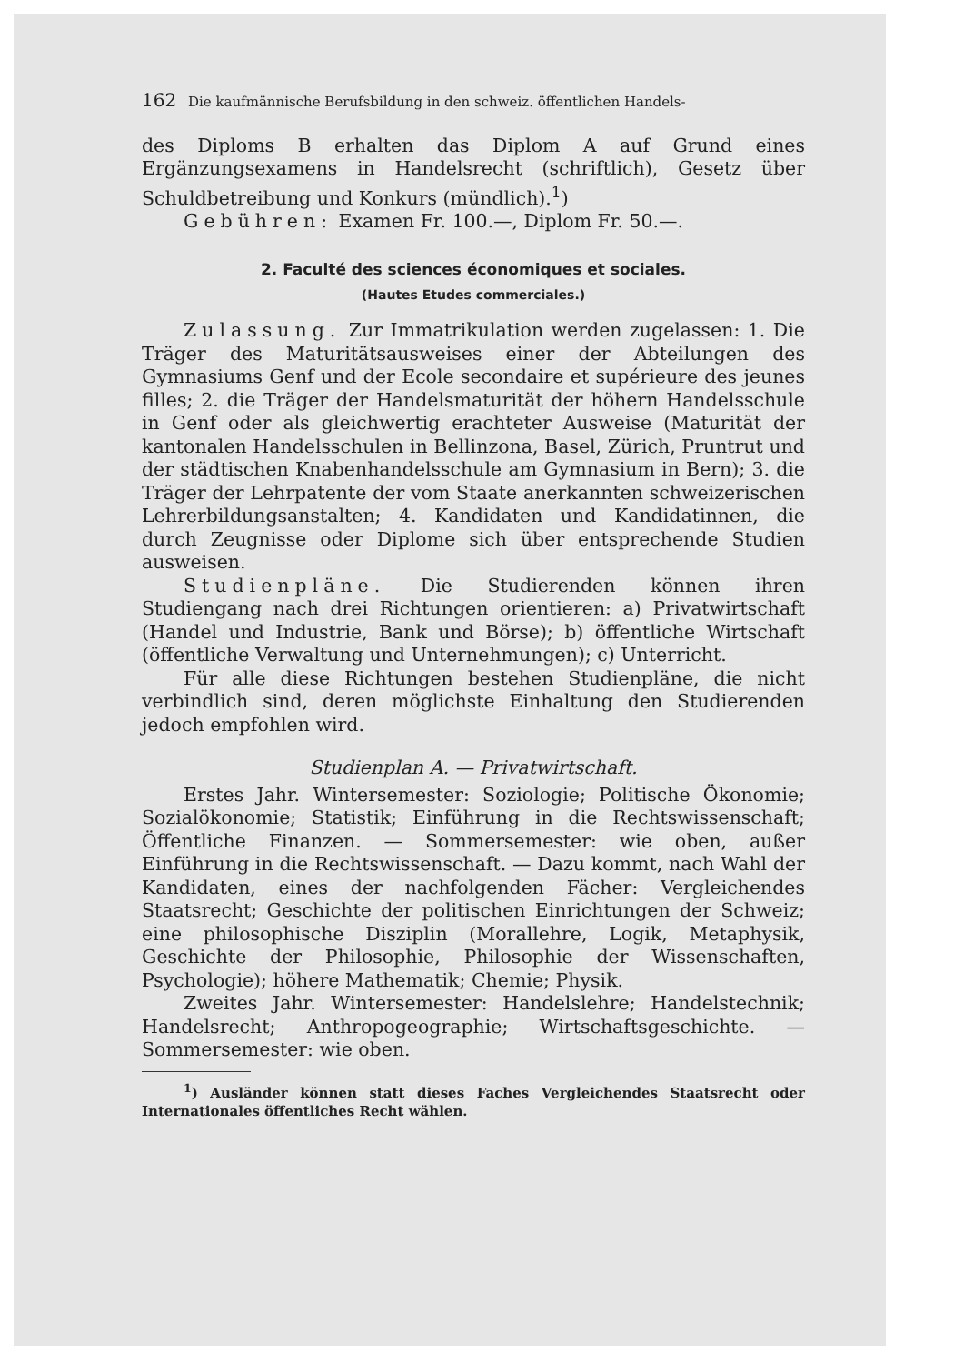162 Die kaufmännische Berufsbildung in den schweiz. öffentlichen Handels-
des Diploms B erhalten das Diplom A auf Grund eines Ergänzungsexamens in Handelsrecht (schriftlich), Gesetz über Schuldbetreibung und Konkurs (mündlich).<sup>1</sup>)
Gebühren: Examen Fr. 100.—, Diplom Fr. 50.—.
2. Faculté des sciences économiques et sociales.
(Hautes Etudes commerciales.)
Zulassung. Zur Immatrikulation werden zugelassen: 1. Die Träger des Maturitätsausweises einer der Abteilungen des Gymnasiums Genf und der Ecole secondaire et supérieure des jeunes filles; 2. die Träger der Handelsmaturität der höhern Handelsschule in Genf oder als gleichwertig erachteter Ausweise (Maturität der kantonalen Handelsschulen in Bellinzona, Basel, Zürich, Pruntrut und der städtischen Knabenhandelsschule am Gymnasium in Bern); 3. die Träger der Lehrpatente der vom Staate anerkannten schweizerischen Lehrerbildungsanstalten; 4. Kandidaten und Kandidatinnen, die durch Zeugnisse oder Diplome sich über entsprechende Studien ausweisen.
Studienpläne. Die Studierenden können ihren Studiengang nach drei Richtungen orientieren: a) Privatwirtschaft (Handel und Industrie, Bank und Börse); b) öffentliche Wirtschaft (öffentliche Verwaltung und Unternehmungen); c) Unterricht.
Für alle diese Richtungen bestehen Studienpläne, die nicht verbindlich sind, deren möglichste Einhaltung den Studierenden jedoch empfohlen wird.
Studienplan A. — Privatwirtschaft.
Erstes Jahr. Wintersemester: Soziologie; Politische Ökonomie; Sozialökonomie; Statistik; Einführung in die Rechtswissenschaft; Öffentliche Finanzen. — Sommersemester: wie oben, außer Einführung in die Rechtswissenschaft. — Dazu kommt, nach Wahl der Kandidaten, eines der nachfolgenden Fächer: Vergleichendes Staatsrecht; Geschichte der politischen Einrichtungen der Schweiz; eine philosophische Disziplin (Morallehre, Logik, Metaphysik, Geschichte der Philosophie, Philosophie der Wissenschaften, Psychologie); höhere Mathematik; Chemie; Physik.
Zweites Jahr. Wintersemester: Handelslehre; Handelstechnik; Handelsrecht; Anthropogeographie; Wirtschaftsgeschichte. — Sommersemester: wie oben.
<sup>1</sup>) Ausländer können statt dieses Faches Vergleichendes Staatsrecht oder Internationales öffentliches Recht wählen.